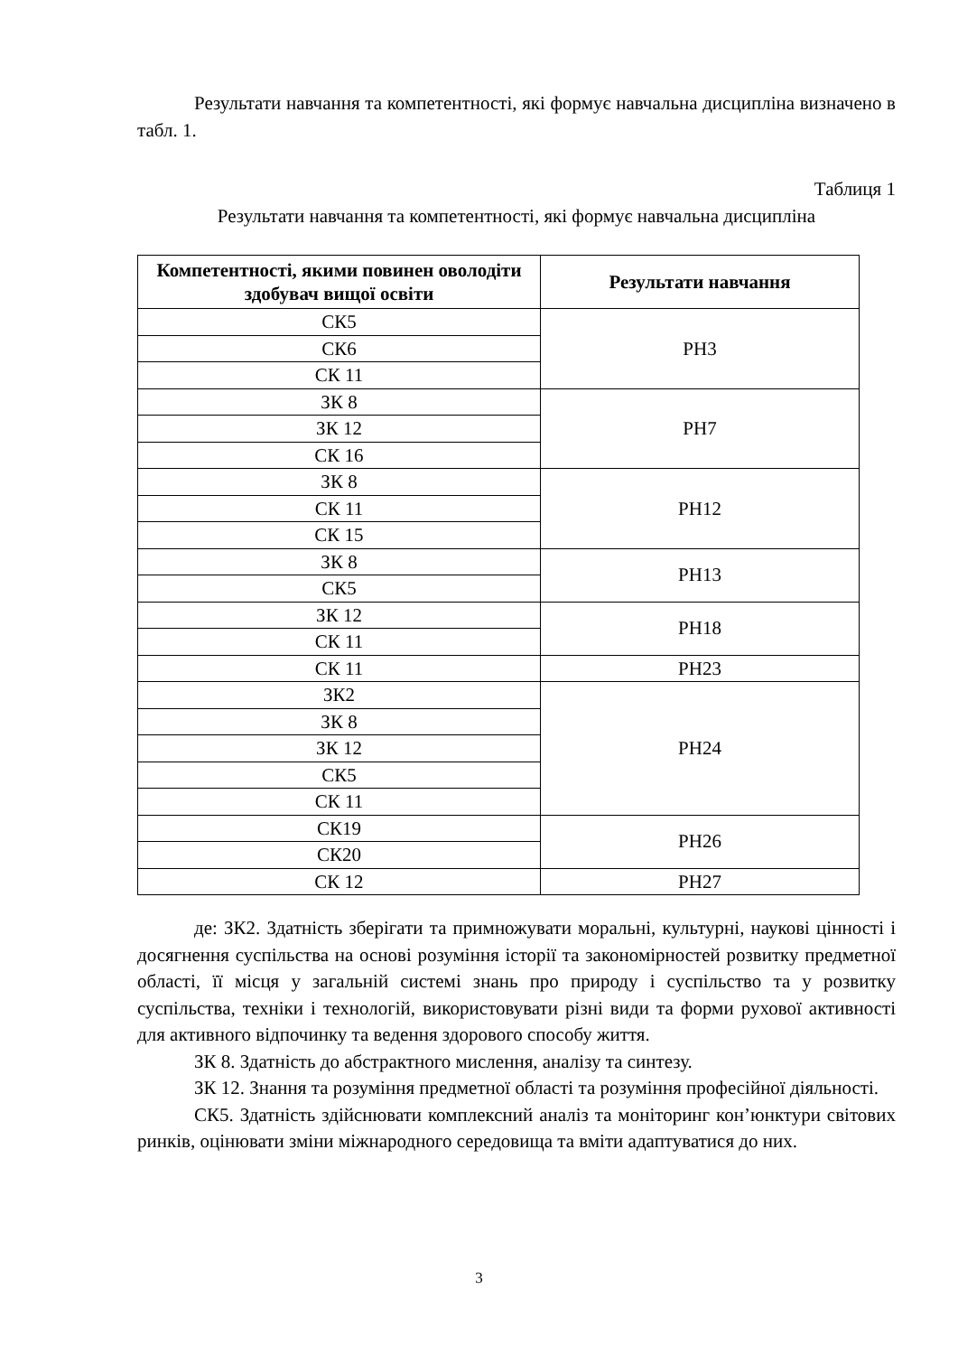Результати навчання та компетентності, які формує навчальна дисципліна визначено в табл. 1.
Таблиця 1
Результати навчання та компетентності, які формує навчальна дисципліна
| Компетентності, якими повинен оволодіти здобувач вищої освіти | Результати навчання |
| --- | --- |
| СК5 | РН3 |
| СК6 | |
| СК 11 | |
| ЗК 8 | РН7 |
| ЗК 12 | |
| СК 16 | |
| ЗК 8 | РН12 |
| СК 11 | |
| СК 15 | |
| ЗК 8 | РН13 |
| СК5 | |
| ЗК 12 | РН18 |
| СК 11 | |
| СК 11 | РН23 |
| ЗК2 | РН24 |
| ЗК 8 | |
| ЗК 12 | |
| СК5 | |
| СК 11 | |
| СК19 | РН26 |
| СК20 | |
| СК 12 | РН27 |
де: ЗК2. Здатність зберігати та примножувати моральні, культурні, наукові цінності і досягнення суспільства на основі розуміння історії та закономірностей розвитку предметної області, її місця у загальній системі знань про природу і суспільство та у розвитку суспільства, техніки і технологій, використовувати різні види та форми рухової активності для активного відпочинку та ведення здорового способу життя.
ЗК 8. Здатність до абстрактного мислення, аналізу та синтезу.
ЗК 12. Знання та розуміння предметної області та розуміння професійної діяльності.
СК5. Здатність здійснювати комплексний аналіз та моніторинг кон’юнктури світових ринків, оцінювати зміни міжнародного середовища та вміти адаптуватися до них.
3